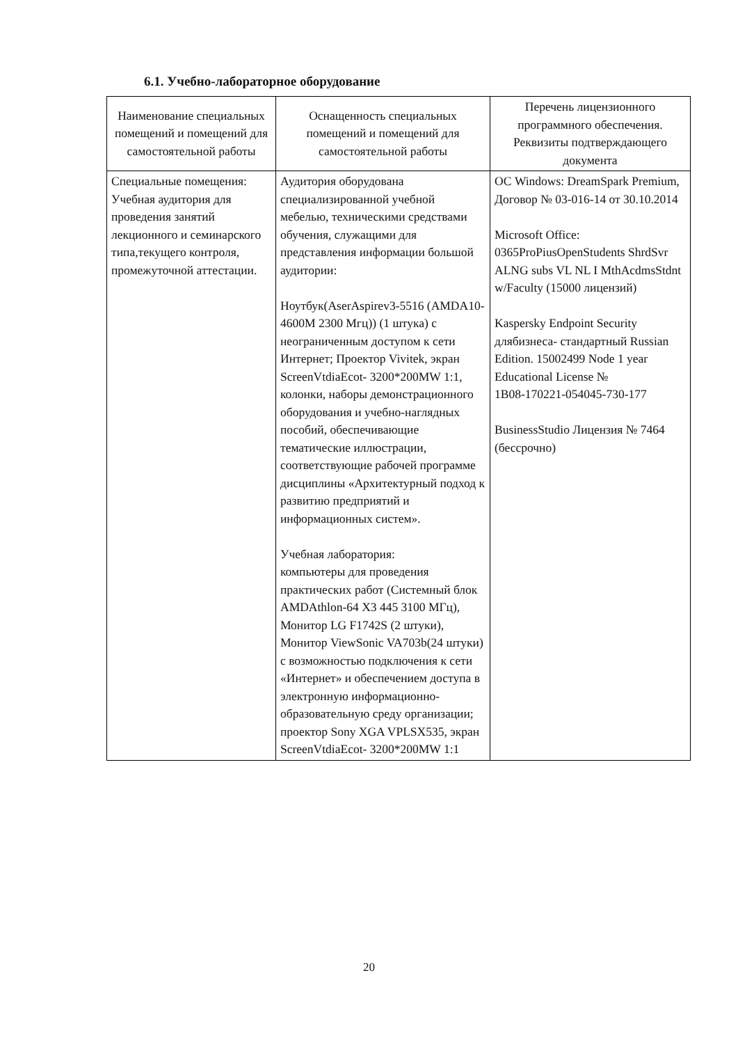6.1. Учебно-лабораторное оборудование
| Наименование специальных помещений и помещений для самостоятельной работы | Оснащенность специальных помещений и помещений для самостоятельной работы | Перечень лицензионного программного обеспечения. Реквизиты подтверждающего документа |
| --- | --- | --- |
| Специальные помещения: Учебная аудитория для проведения занятий лекционного и семинарского типа,текущего контроля, промежуточной аттестации. | Аудитория оборудована специализированной учебной мебелью, техническими средствами обучения, служащими для представления информации большой аудитории: Ноутбук(AserAspirev3-5516 (AMDA10-4600M 2300 Мгц)) (1 штука) с неограниченным доступом к сети Интернет; Проектор Vivitek, экран ScreenVtdiaEcot- 3200*200MW 1:1, колонки, наборы демонстрационного оборудования и учебно-наглядных пособий, обеспечивающие тематические иллюстрации, соответствующие рабочей программе дисциплины «Архитектурный подход к развитию предприятий и информационных систем». Учебная лаборатория: компьютеры для проведения практических работ (Системный блок AMDAthlon-64 X3 445 3100 МГц), Монитор LG F1742S (2 штуки), Монитор ViewSonic VA703b(24 штуки) с возможностью подключения к сети «Интернет» и обеспечением доступа в электронную информационно-образовательную среду организации; проектор Sony XGA VPLSX535, экран ScreenVtdiaEcot- 3200*200MW 1:1 | ОС Windows: DreamSpark Premium, Договор № 03-016-14 от 30.10.2014 Microsoft Office: 0365ProPiusOpenStudents ShrdSvr ALNG subs VL NL I MthAcdmsStdnt w/Faculty (15000 лицензий) Kaspersky Endpoint Security длябизнеса- стандартный Russian Edition. 15002499 Node 1 year Educational License № 1B08-170221-054045-730-177 BusinessStudio Лицензия № 7464 (бессрочно) |
20